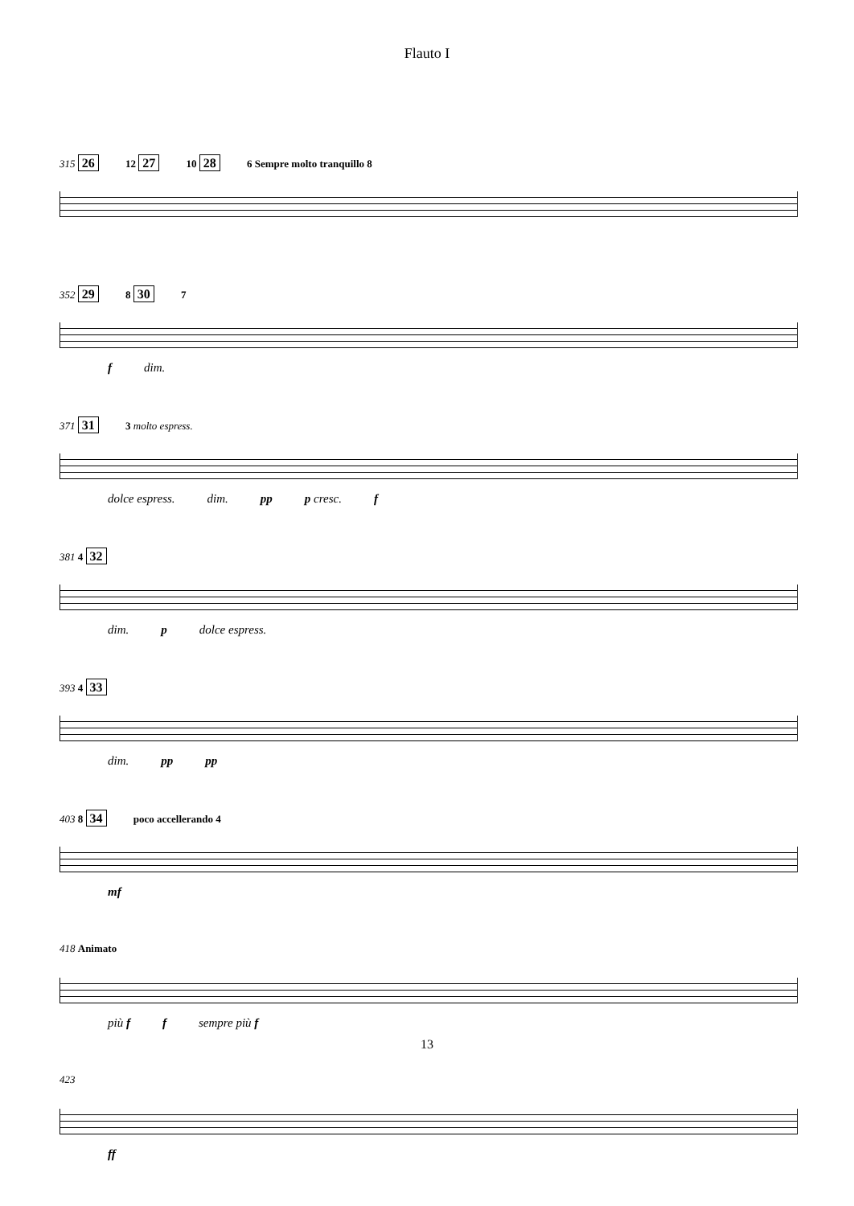Flauto I
315 26 12 27 10 28 6 Sempre molto tranquillo 8
352 29 8 30 7
f dim.
371 31 3 molto espress.
dolce espress. dim. pp p cresc. f
381 4 32
dim. p dolce espress.
393 4 33
dim. pp pp
403 8 34 poco accellerando 4
mf
418 Animato
più f f sempre più f
423
ff
13